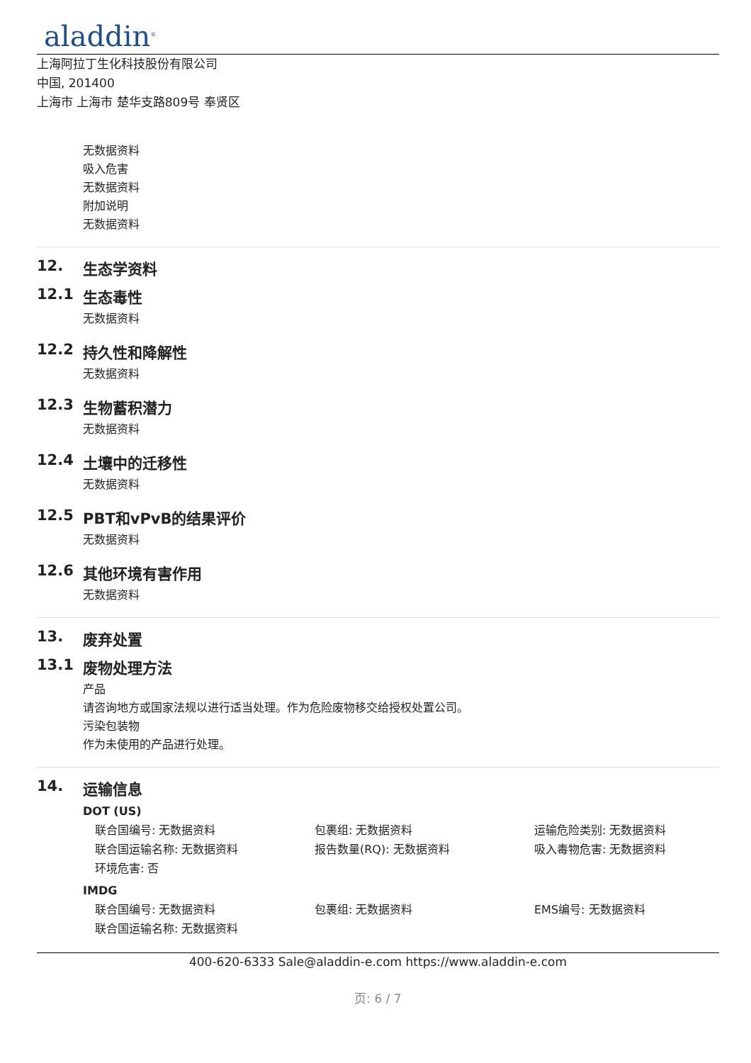aladdin<sup>®</sup>
上海阿拉丁生化科技股份有限公司
中国, 201400
上海市 上海市 楚华支路809号 奉贤区
无数据资料
吸入危害
无数据资料
附加说明
无数据资料
12. 生态学资料
12.1 生态毒性
无数据资料
12.2 持久性和降解性
无数据资料
12.3 生物蓄积潜力
无数据资料
12.4 土壤中的迁移性
无数据资料
12.5 PBT和vPvB的结果评价
无数据资料
12.6 其他环境有害作用
无数据资料
13. 废弃处置
13.1 废物处理方法
产品
请咨询地方或国家法规以进行适当处理。作为危险废物移交给授权处置公司。
污染包装物
作为未使用的产品进行处理。
14. 运输信息
DOT (US)
联合国编号: 无数据资料
包裹组: 无数据资料
运输危险类别: 无数据资料
联合国运输名称: 无数据资料
报告数量(RQ): 无数据资料
吸入毒物危害: 无数据资料
环境危害: 否
IMDG
联合国编号: 无数据资料
包裹组: 无数据资料
EMS编号: 无数据资料
联合国运输名称: 无数据资料
400-620-6333 Sale@aladdin-e.com https://www.aladdin-e.com
页: 6 / 7